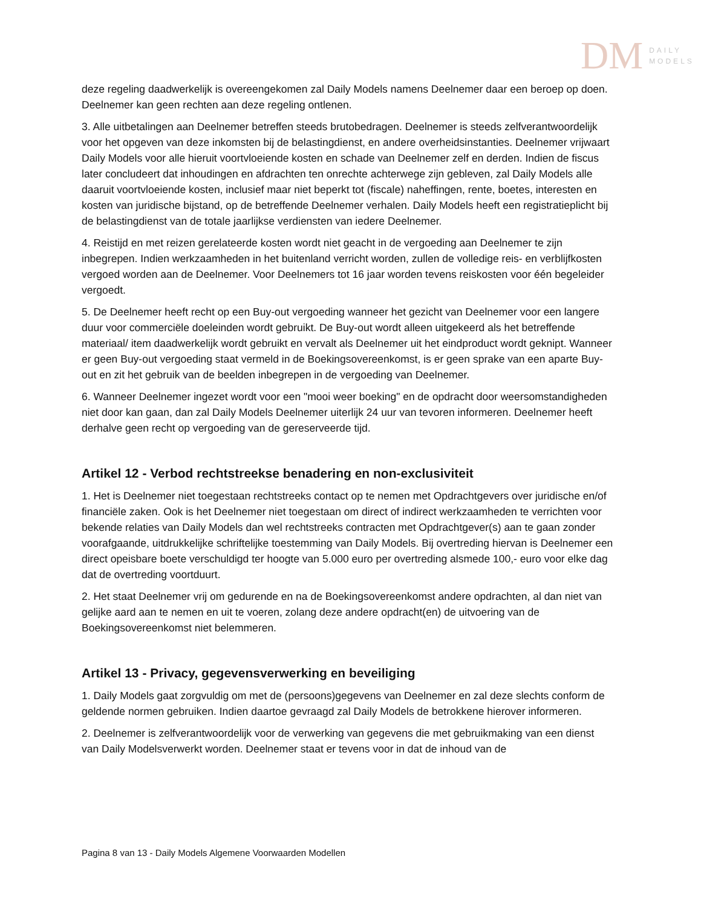DM
DAILY
MODELS
deze regeling daadwerkelijk is overeengekomen zal Daily Models namens Deelnemer daar een beroep op doen. Deelnemer kan geen rechten aan deze regeling ontlenen.
3. Alle uitbetalingen aan Deelnemer betreffen steeds brutobedragen. Deelnemer is steeds zelfverantwoordelijk voor het opgeven van deze inkomsten bij de belastingdienst, en andere overheidsinstanties. Deelnemer vrijwaart Daily Models voor alle hieruit voortvloeiende kosten en schade van Deelnemer zelf en derden. Indien de fiscus later concludeert dat inhoudingen en afdrachten ten onrechte achterwege zijn gebleven, zal Daily Models alle daaruit voortvloeiende kosten, inclusief maar niet beperkt tot (fiscale) naheffingen, rente, boetes, interesten en kosten van juridische bijstand, op de betreffende Deelnemer verhalen. Daily Models heeft een registratieplicht bij de belastingdienst van de totale jaarlijkse verdiensten van iedere Deelnemer.
4. Reistijd en met reizen gerelateerde kosten wordt niet geacht in de vergoeding aan Deelnemer te zijn inbegrepen. Indien werkzaamheden in het buitenland verricht worden, zullen de volledige reis- en verblijfkosten vergoed worden aan de Deelnemer. Voor Deelnemers tot 16 jaar worden tevens reiskosten voor één begeleider vergoedt.
5. De Deelnemer heeft recht op een Buy-out vergoeding wanneer het gezicht van Deelnemer voor een langere duur voor commerciële doeleinden wordt gebruikt. De Buy-out wordt alleen uitgekeerd als het betreffende materiaal/ item daadwerkelijk wordt gebruikt en vervalt als Deelnemer uit het eindproduct wordt geknipt. Wanneer er geen Buy-out vergoeding staat vermeld in de Boekingsovereenkomst, is er geen sprake van een aparte Buy-out en zit het gebruik van de beelden inbegrepen in de vergoeding van Deelnemer.
6. Wanneer Deelnemer ingezet wordt voor een "mooi weer boeking" en de opdracht door weersomstandigheden niet door kan gaan, dan zal Daily Models Deelnemer uiterlijk 24 uur van tevoren informeren. Deelnemer heeft derhalve geen recht op vergoeding van de gereserveerde tijd.
Artikel 12 - Verbod rechtstreekse benadering en non-exclusiviteit
1. Het is Deelnemer niet toegestaan rechtstreeks contact op te nemen met Opdrachtgevers over juridische en/of financiële zaken. Ook is het Deelnemer niet toegestaan om direct of indirect werkzaamheden te verrichten voor bekende relaties van Daily Models dan wel rechtstreeks contracten met Opdrachtgever(s) aan te gaan zonder voorafgaande, uitdrukkelijke schriftelijke toestemming van Daily Models. Bij overtreding hiervan is Deelnemer een direct opeisbare boete verschuldigd ter hoogte van 5.000 euro per overtreding alsmede 100,- euro voor elke dag dat de overtreding voortduurt.
2. Het staat Deelnemer vrij om gedurende en na de Boekingsovereenkomst andere opdrachten, al dan niet van gelijke aard aan te nemen en uit te voeren, zolang deze andere opdracht(en) de uitvoering van de Boekingsovereenkomst niet belemmeren.
Artikel 13 - Privacy, gegevensverwerking en beveiliging
1. Daily Models gaat zorgvuldig om met de (persoons)gegevens van Deelnemer en zal deze slechts conform de geldende normen gebruiken. Indien daartoe gevraagd zal Daily Models de betrokkene hierover informeren.
2. Deelnemer is zelfverantwoordelijk voor de verwerking van gegevens die met gebruikmaking van een dienst van Daily Modelsverwerkt worden. Deelnemer staat er tevens voor in dat de inhoud van de
Pagina 8 van 13 - Daily Models Algemene Voorwaarden Modellen